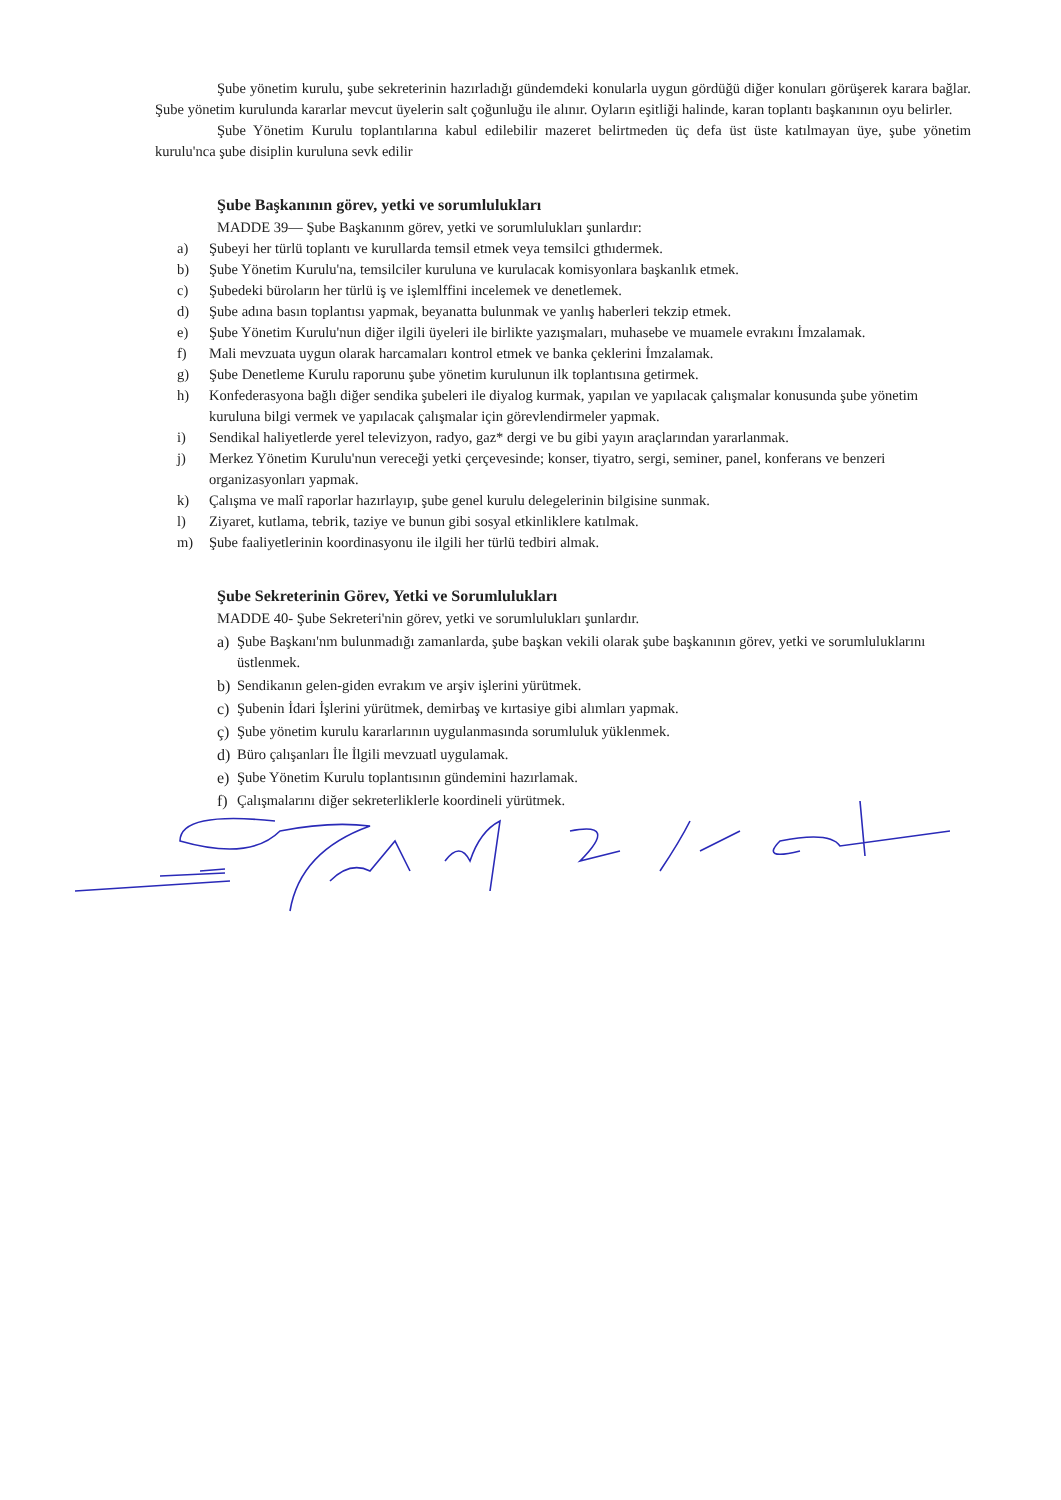Şube yönetim kurulu, şube sekreterinin hazırladığı gündemdeki konularla uygun gördüğü diğer konuları görüşerek karara bağlar. Şube yönetim kurulunda kararlar mevcut üyelerin salt çoğunluğu ile alınır. Oyların eşitliği halinde, karan toplantı başkanının oyu belirler.
Şube Yönetim Kurulu toplantılarına kabul edilebilir mazeret belirtmeden üç defa üst üste katılmayan üye, şube yönetim kurulu'nca şube disiplin kuruluna sevk edilir
Şube Başkanının görev, yetki ve sorumlulukları
MADDE 39— Şube Başkanınm görev, yetki ve sorumlulukları şunlardır:
a) Şubeyi her türlü toplantı ve kurullarda temsil etmek veya temsilci gthıdermek.
b) Şube Yönetim Kurulu'na, temsilciler kuruluna ve kurulacak komisyonlara başkanlık etmek.
c) Şubedeki büroların her türlü iş ve işlemlffini incelemek ve denetlemek.
d) Şube adına basın toplantısı yapmak, beyanatta bulunmak ve yanlış haberleri tekzip etmek.
e) Şube Yönetim Kurulu'nun diğer ilgili üyeleri ile birlikte yazışmaları, muhasebe ve muamele evrakını İmzalamak.
f) Mali mevzuata uygun olarak harcamaları kontrol etmek ve banka çeklerini İmzalamak.
g) Şube Denetleme Kurulu raporunu şube yönetim kurulunun ilk toplantısına getirmek.
h) Konfederasyona bağlı diğer sendika şubeleri ile diyalog kurmak, yapılan ve yapılacak çalışmalar konusunda şube yönetim kuruluna bilgi vermek ve yapılacak çalışmalar için görevlendirmeler yapmak.
i) Sendikal haliyetlerde yerel televizyon, radyo, gaz* dergi ve bu gibi yayın araçlarından yararlanmak.
j) Merkez Yönetim Kurulu'nun vereceği yetki çerçevesinde; konser, tiyatro, sergi, seminer, panel, konferans ve benzeri organizasyonları yapmak.
k) Çalışma ve malî raporlar hazırlayıp, şube genel kurulu delegelerinin bilgisine sunmak.
l) Ziyaret, kutlama, tebrik, taziye ve bunun gibi sosyal etkinliklere katılmak.
m) Şube faaliyetlerinin koordinasyonu ile ilgili her türlü tedbiri almak.
Şube Sekreterinin Görev, Yetki ve Sorumlulukları
MADDE 40- Şube Sekreteri'nin görev, yetki ve sorumlulukları şunlardır.
a) Şube Başkanı'nm bulunmadığı zamanlarda, şube başkan vekili olarak şube başkanının görev, yetki ve sorumluluklarını üstlenmek.
b) Sendikanın gelen-giden evrakım ve arşiv işlerini yürütmek.
c) Şubenin İdari İşlerini yürütmek, demirbaş ve kırtasiye gibi alımları yapmak.
ç) Şube yönetim kurulu kararlarının uygulanmasında sorumluluk yüklenmek.
d) Büro çalışanları İle İlgili mevzuatl uygulamak.
e) Şube Yönetim Kurulu toplantısının gündemini hazırlamak.
f) Çalışmalarını diğer sekreterliklerle koordineli yürütmek.